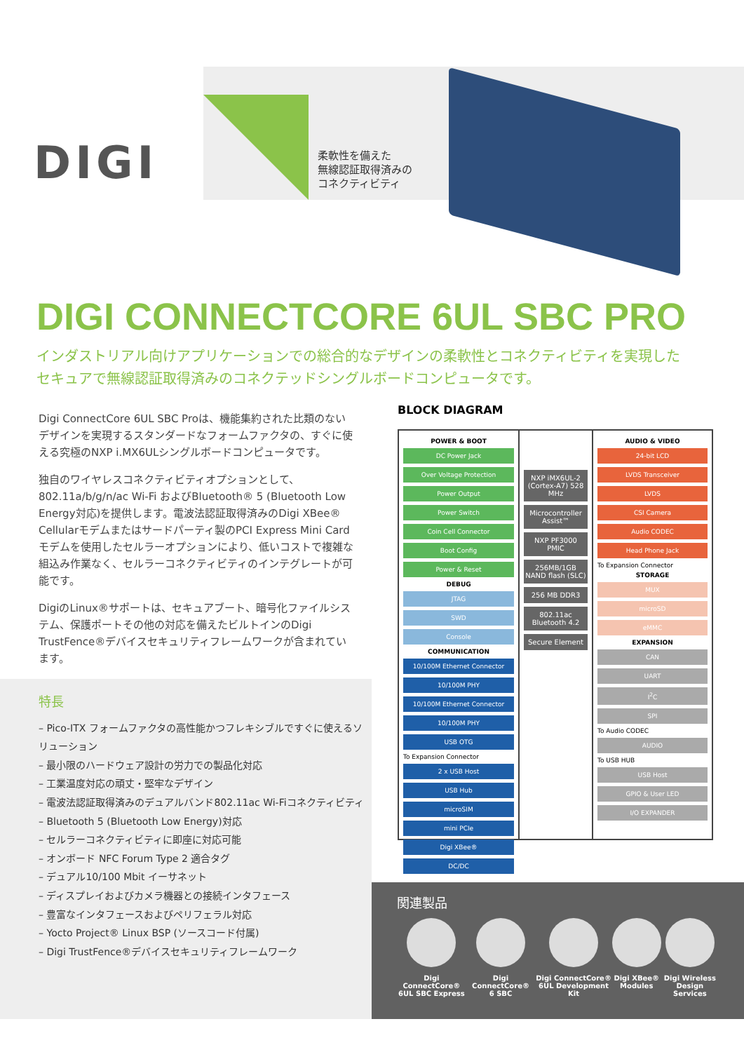DIGI
柔軟性を備えた
無線認証取得済みの
コネクティビティ
DIGI CONNECTCORE 6UL SBC PRO
インダストリアル向けアプリケーションでの総合的なデザインの柔軟性とコネクティビティを実現した
セキュアで無線認証取得済みのコネクテッドシングルボードコンピュータです。
Digi ConnectCore 6UL SBC Proは、機能集約された比類のないデザインを実現するスタンダードなフォームファクタの、すぐに使える究極のNXP i.MX6ULシングルボードコンピュータです。
独自のワイヤレスコネクティビティオプションとして、802.11a/b/g/n/ac Wi-Fi およびBluetooth® 5 (Bluetooth Low Energy対応)を提供します。電波法認証取得済みのDigi XBee® Cellularモデムまたはサードパーティ製のPCI Express Mini Cardモデムを使用したセルラーオプションにより、低いコストで複雑な組込み作業なく、セルラーコネクティビティのインテグレートが可能です。
DigiのLinux®サポートは、セキュアブート、暗号化ファイルシステム、保護ポートその他の対応を備えたビルトインのDigi TrustFence®デバイスセキュリティフレームワークが含まれています。
特長
– Pico-ITX フォームファクタの高性能かつフレキシブルですぐに使えるソリューション
– 最小限のハードウェア設計の労力での製品化対応
– 工業温度対応の頑丈・堅牢なデザイン
– 電波法認証取得済みのデュアルバンド802.11ac Wi-Fiコネクティビティ
– Bluetooth 5 (Bluetooth Low Energy)対応
– セルラーコネクティビティに即座に対応可能
– オンボード NFC Forum Type 2 適合タグ
– デュアル10/100 Mbit イーサネット
– ディスプレイおよびカメラ機器との接続インタフェース
– 豊富なインタフェースおよびペリフェラル対応
– Yocto Project® Linux BSP (ソースコード付属)
– Digi TrustFence®デバイスセキュリティフレームワーク
BLOCK DIAGRAM
POWER & BOOT
DC Power Jack
Over Voltage Protection
Power Output
Power Switch
Coin Cell Connector
Boot Config
Power & Reset
DEBUG
JTAG
SWD
Console
COMMUNICATION
10/100M Ethernet Connector
10/100M PHY
10/100M Ethernet Connector
10/100M PHY
USB OTG
To Expansion Connector
2 x USB Host
USB Hub
microSIM
mini PCIe
Digi XBee®
DC/DC
NXP iMX6UL-2 (Cortex-A7) 528 MHz
Microcontroller Assist™
NXP PF3000 PMIC
256MB/1GB NAND flash (SLC)
256 MB DDR3
802.11ac Bluetooth 4.2
Secure Element
AUDIO & VIDEO
24-bit LCD
LVDS Transceiver
LVDS
CSI Camera
Audio CODEC
Head Phone Jack
To Expansion Connector
STORAGE
MUX
microSD
eMMC
EXPANSION
CAN
UART
I<sup>2</sup>C
SPI
To Audio CODEC
AUDIO
To USB HUB
USB Host
GPIO & User LED
I/O EXPANDER
関連製品
Digi ConnectCore®
6UL SBC Express
Digi ConnectCore®
6 SBC
Digi ConnectCore®
6UL Development Kit
Digi XBee®
Modules
Digi Wireless
Design Services